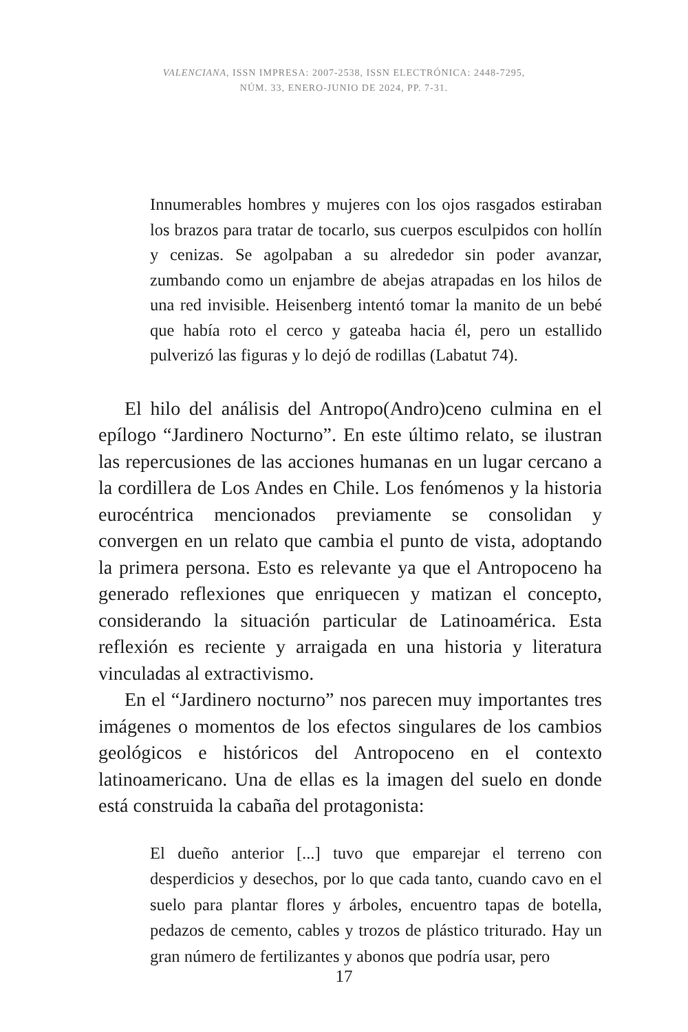VALENCIANA, ISSN IMPRESA: 2007-2538, ISSN ELECTRÓNICA: 2448-7295,
NÚM. 33, ENERO-JUNIO DE 2024, PP. 7-31.
Innumerables hombres y mujeres con los ojos rasgados estiraban los brazos para tratar de tocarlo, sus cuerpos esculpidos con hollín y cenizas. Se agolpaban a su alrededor sin poder avanzar, zumbando como un enjambre de abejas atrapadas en los hilos de una red invisible. Heisenberg intentó tomar la manito de un bebé que había roto el cerco y gateaba hacia él, pero un estallido pulverizó las figuras y lo dejó de rodillas (Labatut 74).
El hilo del análisis del Antropo(Andro)ceno culmina en el epílogo “Jardinero Nocturno”. En este último relato, se ilustran las repercusiones de las acciones humanas en un lugar cercano a la cordillera de Los Andes en Chile. Los fenómenos y la historia eurocéntrica mencionados previamente se consolidan y convergen en un relato que cambia el punto de vista, adoptando la primera persona. Esto es relevante ya que el Antropoceno ha generado reflexiones que enriquecen y matizan el concepto, considerando la situación particular de Latinoamérica. Esta reflexión es reciente y arraigada en una historia y literatura vinculadas al extractivismo.
En el “Jardinero nocturno” nos parecen muy importantes tres imágenes o momentos de los efectos singulares de los cambios geológicos e históricos del Antropoceno en el contexto latinoamericano. Una de ellas es la imagen del suelo en donde está construida la cabaña del protagonista:
El dueño anterior [...] tuvo que emparejar el terreno con desperdicios y desechos, por lo que cada tanto, cuando cavo en el suelo para plantar flores y árboles, encuentro tapas de botella, pedazos de cemento, cables y trozos de plástico triturado. Hay un gran número de fertilizantes y abonos que podría usar, pero
17